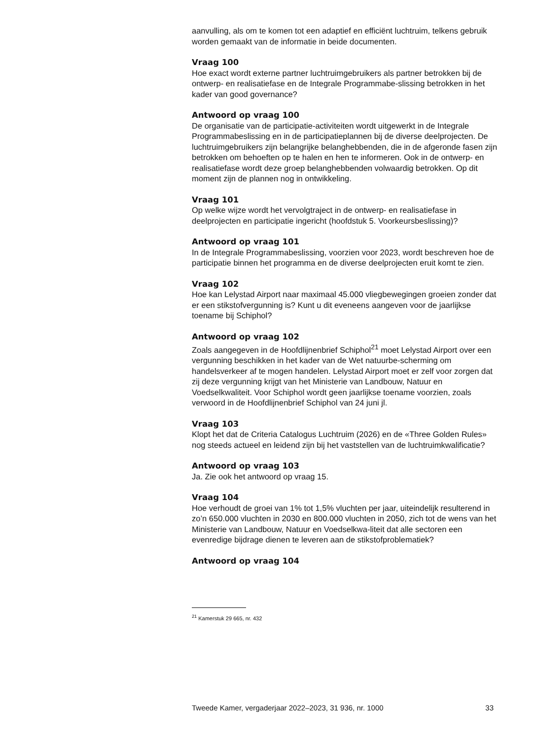aanvulling, als om te komen tot een adaptief en efficiënt luchtruim, telkens gebruik worden gemaakt van de informatie in beide documenten.
Vraag 100
Hoe exact wordt externe partner luchtruimgebruikers als partner betrokken bij de ontwerp- en realisatiefase en de Integrale Programmabe-slissing betrokken in het kader van good governance?
Antwoord op vraag 100
De organisatie van de participatie-activiteiten wordt uitgewerkt in de Integrale Programmabeslissing en in de participatieplannen bij de diverse deelprojecten. De luchtruimgebruikers zijn belangrijke belanghebbenden, die in de afgeronde fasen zijn betrokken om behoeften op te halen en hen te informeren. Ook in de ontwerp- en realisatiefase wordt deze groep belanghebbenden volwaardig betrokken. Op dit moment zijn de plannen nog in ontwikkeling.
Vraag 101
Op welke wijze wordt het vervolgtraject in de ontwerp- en realisatiefase in deelprojecten en participatie ingericht (hoofdstuk 5. Voorkeursbeslissing)?
Antwoord op vraag 101
In de Integrale Programmabeslissing, voorzien voor 2023, wordt beschreven hoe de participatie binnen het programma en de diverse deelprojecten eruit komt te zien.
Vraag 102
Hoe kan Lelystad Airport naar maximaal 45.000 vliegbewegingen groeien zonder dat er een stikstofvergunning is? Kunt u dit eveneens aangeven voor de jaarlijkse toename bij Schiphol?
Antwoord op vraag 102
Zoals aangegeven in de Hoofdlijnenbrief Schiphol<sup>21</sup> moet Lelystad Airport over een vergunning beschikken in het kader van de Wet natuurbe-scherming om handelsverkeer af te mogen handelen. Lelystad Airport moet er zelf voor zorgen dat zij deze vergunning krijgt van het Ministerie van Landbouw, Natuur en Voedselkwaliteit. Voor Schiphol wordt geen jaarlijkse toename voorzien, zoals verwoord in de Hoofdlijnenbrief Schiphol van 24 juni jl.
Vraag 103
Klopt het dat de Criteria Catalogus Luchtruim (2026) en de «Three Golden Rules» nog steeds actueel en leidend zijn bij het vaststellen van de luchtruimkwalificatie?
Antwoord op vraag 103
Ja. Zie ook het antwoord op vraag 15.
Vraag 104
Hoe verhoudt de groei van 1% tot 1,5% vluchten per jaar, uiteindelijk resulterend in zo’n 650.000 vluchten in 2030 en 800.000 vluchten in 2050, zich tot de wens van het Ministerie van Landbouw, Natuur en Voedselkwa-liteit dat alle sectoren een evenredige bijdrage dienen te leveren aan de stikstofproblematiek?
Antwoord op vraag 104
<sup>21</sup> Kamerstuk 29 665, nr. 432
Tweede Kamer, vergaderjaar 2022–2023, 31 936, nr. 1000 33